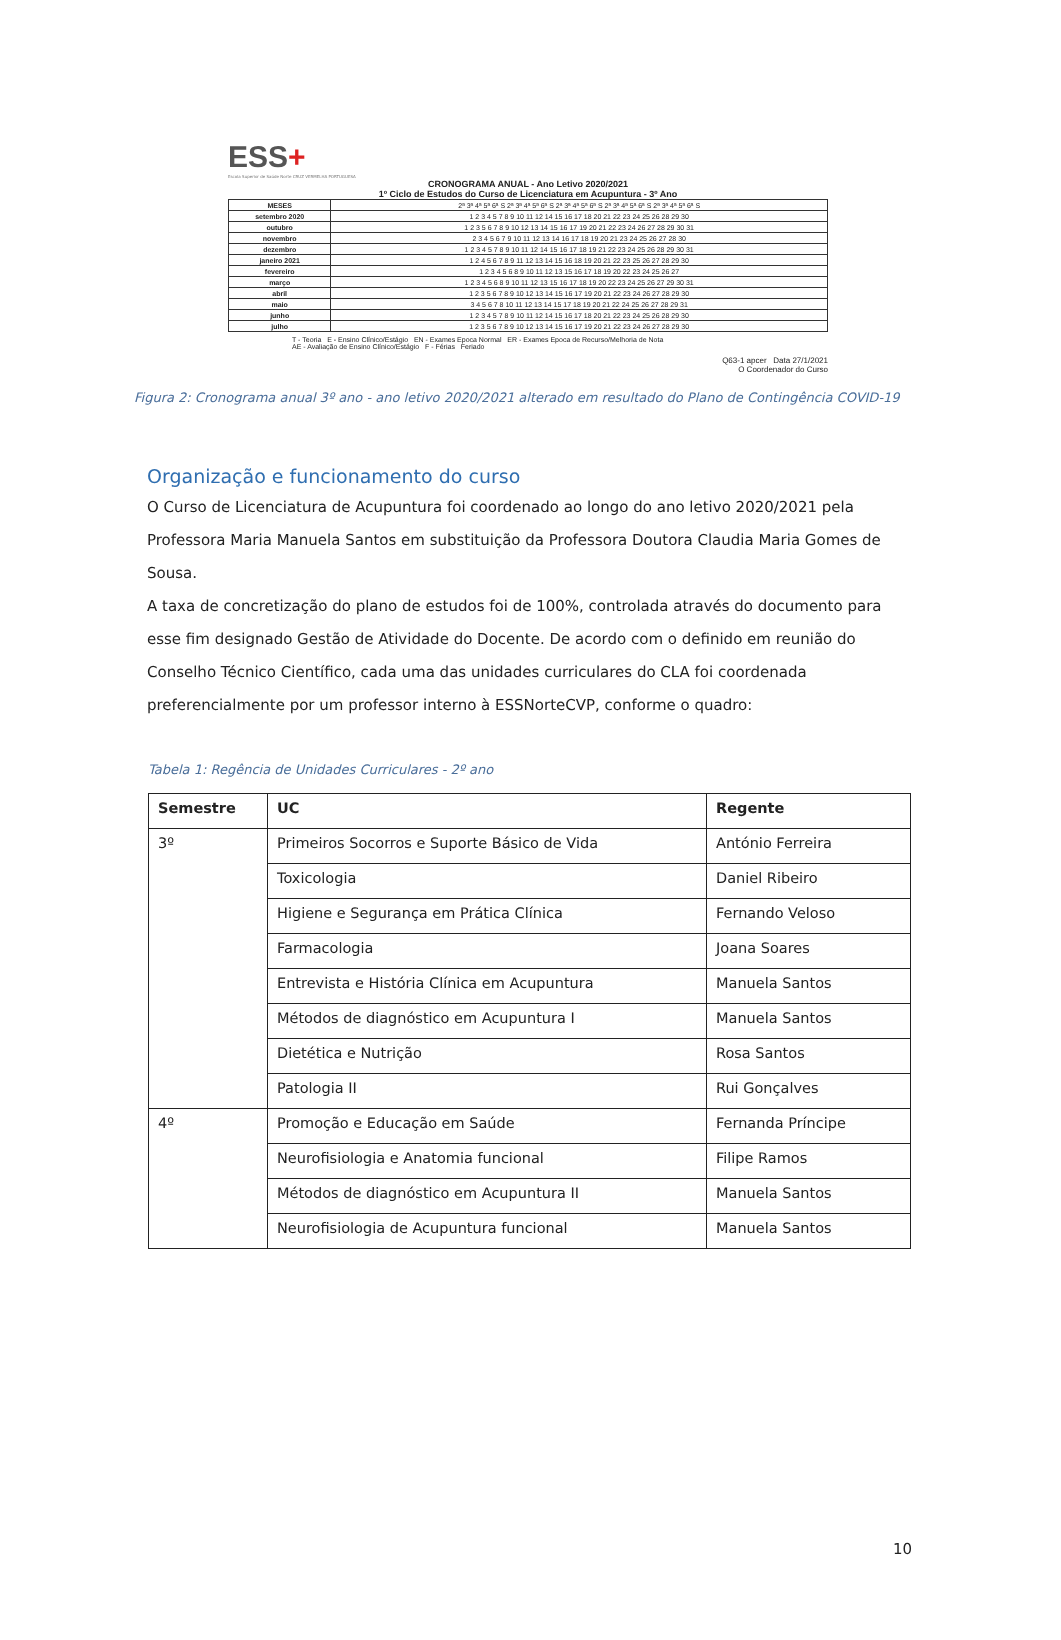ESS+
Escola Superior de Saúde Norte CRUZ VERMELHA PORTUGUESA
CRONOGRAMA ANUAL - Ano Letivo 2020/2021
1º Ciclo de Estudos do Curso de Licenciatura em Acupuntura - 3º Ano
| MESES | 2ª 3ª 4ª 5ª 6ª S 2ª 3ª 4ª 5ª 6ª S 2ª 3ª 4ª 5ª 6ª S 2ª 3ª 4ª 5ª 6ª S 2ª 3ª 4ª 5ª 6ª S |
| setembro 2020 | 1 2 3 4 5 7 8 9 10 11 12 14 15 16 17 18 20 21 22 23 24 25 26 28 29 30 |
| outubro | 1 2 3 5 6 7 8 9 10 12 13 14 15 16 17 19 20 21 22 23 24 26 27 28 29 30 31 |
| novembro | 2 3 4 5 6 7 9 10 11 12 13 14 16 17 18 19 20 21 23 24 25 26 27 28 30 |
| dezembro | 1 2 3 4 5 7 8 9 10 11 12 14 15 16 17 18 19 21 22 23 24 25 26 28 29 30 31 |
| janeiro 2021 | 1 2 4 5 6 7 8 9 11 12 13 14 15 16 18 19 20 21 22 23 25 26 27 28 29 30 |
| fevereiro | 1 2 3 4 5 6 8 9 10 11 12 13 15 16 17 18 19 20 22 23 24 25 26 27 |
| março | 1 2 3 4 5 6 8 9 10 11 12 13 15 16 17 18 19 20 22 23 24 25 26 27 29 30 31 |
| abril | 1 2 3 5 6 7 8 9 10 12 13 14 15 16 17 19 20 21 22 23 24 26 27 28 29 30 |
| maio | 3 4 5 6 7 8 10 11 12 13 14 15 17 18 19 20 21 22 24 25 26 27 28 29 31 |
| junho | 1 2 3 4 5 7 8 9 10 11 12 14 15 16 17 18 20 21 22 23 24 25 26 28 29 30 |
| julho | 1 2 3 5 6 7 8 9 10 12 13 14 15 16 17 19 20 21 22 23 24 26 27 28 29 30 |
T - Teoria E - Ensino Clínico/Estágio EN - Exames Epoca Normal ER - Exames Epoca de Recurso/Melhoria de Nota
AE - Avaliação de Ensino Clínico/Estágio F - Férias Feriado
Q63-1 apcer Data 27/1/2021
O Coordenador do Curso
Figura 2: Cronograma anual 3º ano - ano letivo 2020/2021 alterado em resultado do Plano de Contingência COVID-19
Organização e funcionamento do curso
O Curso de Licenciatura de Acupuntura foi coordenado ao longo do ano letivo 2020/2021 pela Professora Maria Manuela Santos em substituição da Professora Doutora Claudia Maria Gomes de Sousa.
A taxa de concretização do plano de estudos foi de 100%, controlada através do documento para esse fim designado Gestão de Atividade do Docente. De acordo com o definido em reunião do Conselho Técnico Científico, cada uma das unidades curriculares do CLA foi coordenada preferencialmente por um professor interno à ESSNorteCVP, conforme o quadro:
Tabela 1: Regência de Unidades Curriculares - 2º ano
| Semestre | UC | Regente |
| --- | --- | --- |
| 3º | Primeiros Socorros e Suporte Básico de Vida | António Ferreira |
| | Toxicologia | Daniel Ribeiro |
| | Higiene e Segurança em Prática Clínica | Fernando Veloso |
| | Farmacologia | Joana Soares |
| | Entrevista e História Clínica em Acupuntura | Manuela Santos |
| | Métodos de diagnóstico em Acupuntura I | Manuela Santos |
| | Dietética e Nutrição | Rosa Santos |
| | Patologia II | Rui Gonçalves |
| 4º | Promoção e Educação em Saúde | Fernanda Príncipe |
| | Neurofisiologia e Anatomia funcional | Filipe Ramos |
| | Métodos de diagnóstico em Acupuntura II | Manuela Santos |
| | Neurofisiologia de Acupuntura funcional | Manuela Santos |
10